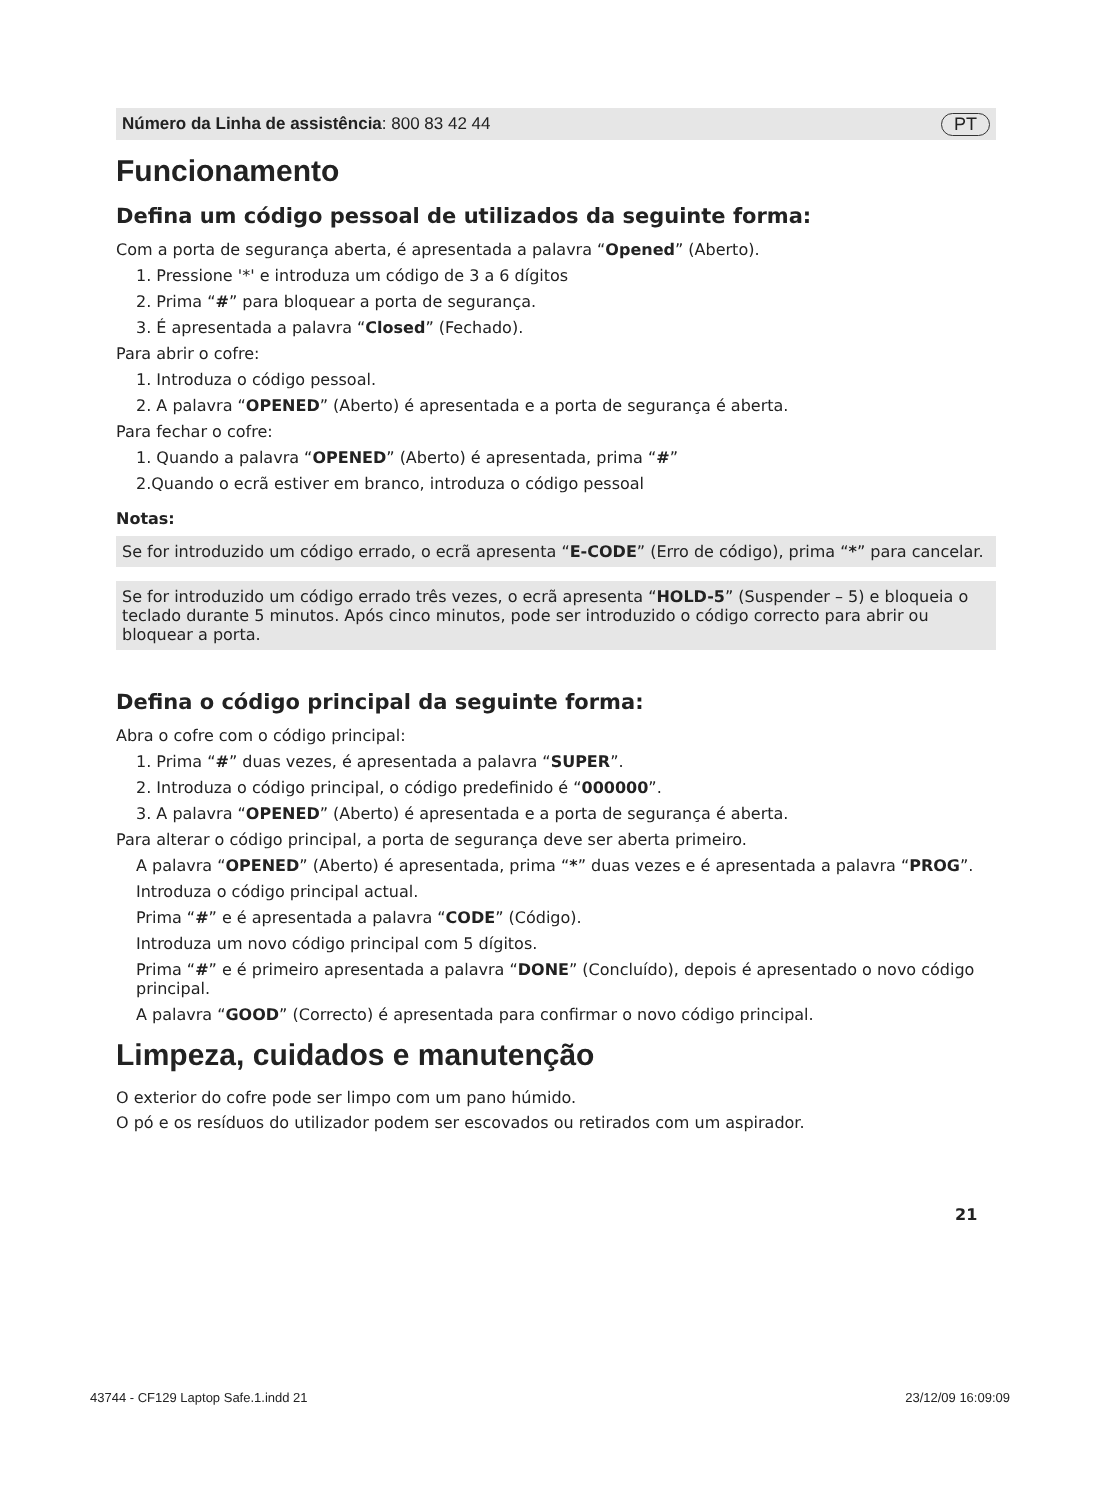Número da Linha de assistência: 800 83 42 44 PT
Funcionamento
Defina um código pessoal de utilizados da seguinte forma:
Com a porta de segurança aberta, é apresentada a palavra “Opened” (Aberto).
1. Pressione '*' e introduza um código de 3 a 6 dígitos
2. Prima “#” para bloquear a porta de segurança.
3. É apresentada a palavra “Closed” (Fechado).
Para abrir o cofre:
1. Introduza o código pessoal.
2. A palavra “OPENED” (Aberto) é apresentada e a porta de segurança é aberta.
Para fechar o cofre:
1. Quando a palavra “OPENED” (Aberto) é apresentada, prima “#”
2.Quando o ecrã estiver em branco, introduza o código pessoal
Notas:
Se for introduzido um código errado, o ecrã apresenta “E-CODE” (Erro de código), prima “*” para cancelar.
Se for introduzido um código errado três vezes, o ecrã apresenta “HOLD-5” (Suspender – 5) e bloqueia o teclado durante 5 minutos. Após cinco minutos, pode ser introduzido o código correcto para abrir ou bloquear a porta.
Defina o código principal da seguinte forma:
Abra o cofre com o código principal:
1. Prima “#” duas vezes, é apresentada a palavra “SUPER”.
2. Introduza o código principal, o código predefinido é “000000”.
3. A palavra “OPENED” (Aberto) é apresentada e a porta de segurança é aberta.
Para alterar o código principal, a porta de segurança deve ser aberta primeiro.
A palavra “OPENED” (Aberto) é apresentada, prima “*” duas vezes e é apresentada a palavra “PROG”.
Introduza o código principal actual.
Prima “#” e é apresentada a palavra “CODE” (Código).
Introduza um novo código principal com 5 dígitos.
Prima “#” e é primeiro apresentada a palavra “DONE” (Concluído), depois é apresentado o novo código principal.
A palavra “GOOD” (Correcto) é apresentada para confirmar o novo código principal.
Limpeza, cuidados e manutenção
O exterior do cofre pode ser limpo com um pano húmido.
O pó e os resíduos do utilizador podem ser escovados ou retirados com um aspirador.
21
43744 - CF129 Laptop Safe.1.indd 21 23/12/09 16:09:09